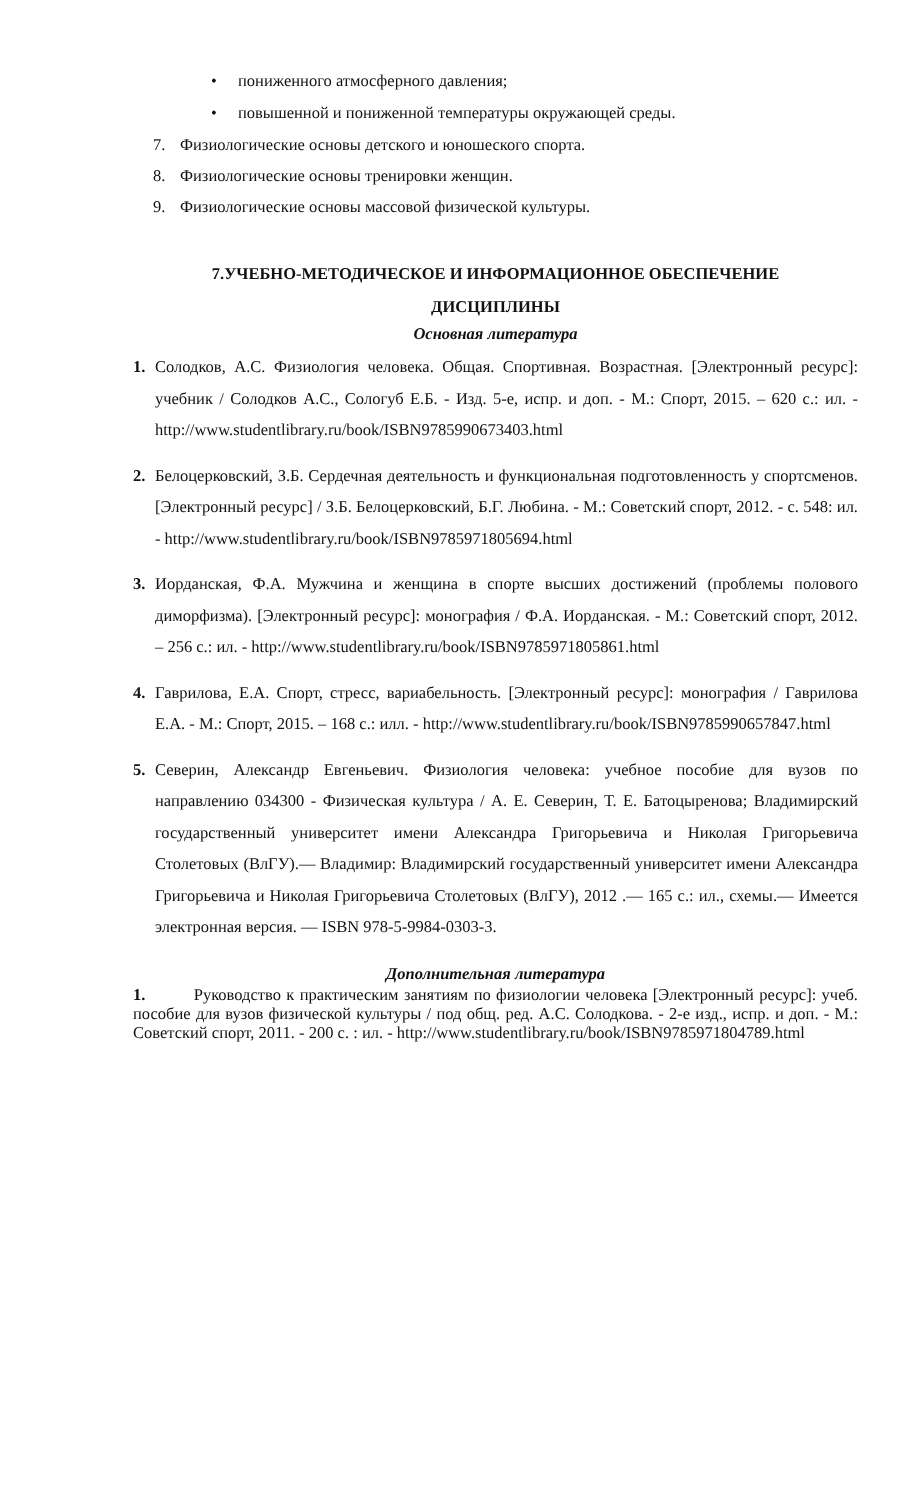• пониженного атмосферного давления;
• повышенной и пониженной температуры окружающей среды.
7. Физиологические основы детского и юношеского спорта.
8. Физиологические основы тренировки женщин.
9. Физиологические основы массовой физической культуры.
7.УЧЕБНО-МЕТОДИЧЕСКОЕ И ИНФОРМАЦИОННОЕ ОБЕСПЕЧЕНИЕ
ДИСЦИПЛИНЫ
Основная литература
1. Солодков, А.С. Физиология человека. Общая. Спортивная. Возрастная. [Электронный ресурс]: учебник / Солодков А.С., Сологуб Е.Б. - Изд. 5-е, испр. и доп. - М.: Спорт, 2015. – 620 с.: ил. - http://www.studentlibrary.ru/book/ISBN9785990673403.html
2. Белоцерковский, З.Б. Сердечная деятельность и функциональная подготовленность у спортсменов. [Электронный ресурс] / З.Б. Белоцерковский, Б.Г. Любина. - М.: Советский спорт, 2012. - с. 548: ил. - http://www.studentlibrary.ru/book/ISBN9785971805694.html
3. Иорданская, Ф.А. Мужчина и женщина в спорте высших достижений (проблемы полового диморфизма). [Электронный ресурс]: монография / Ф.А. Иорданская. - М.: Советский спорт, 2012. – 256 с.: ил. - http://www.studentlibrary.ru/book/ISBN9785971805861.html
4. Гаврилова, Е.А. Спорт, стресс, вариабельность. [Электронный ресурс]: монография / Гаврилова Е.А. - М.: Спорт, 2015. – 168 с.: илл. - http://www.studentlibrary.ru/book/ISBN9785990657847.html
5. Северин, Александр Евгеньевич. Физиология человека: учебное пособие для вузов по направлению 034300 - Физическая культура / А. Е. Северин, Т. Е. Батоцыренова; Владимирский государственный университет имени Александра Григорьевича и Николая Григорьевича Столетовых (ВлГУ).— Владимир: Владимирский государственный университет имени Александра Григорьевича и Николая Григорьевича Столетовых (ВлГУ), 2012 .— 165 с.: ил., схемы.— Имеется электронная версия. — ISBN 978-5-9984-0303-3.
Дополнительная литература
1. Руководство к практическим занятиям по физиологии человека [Электронный ресурс]: учеб. пособие для вузов физической культуры / под общ. ред. А.С. Солодкова. - 2-е изд., испр. и доп. - М.: Советский спорт, 2011. - 200 с. : ил. - http://www.studentlibrary.ru/book/ISBN9785971804789.html